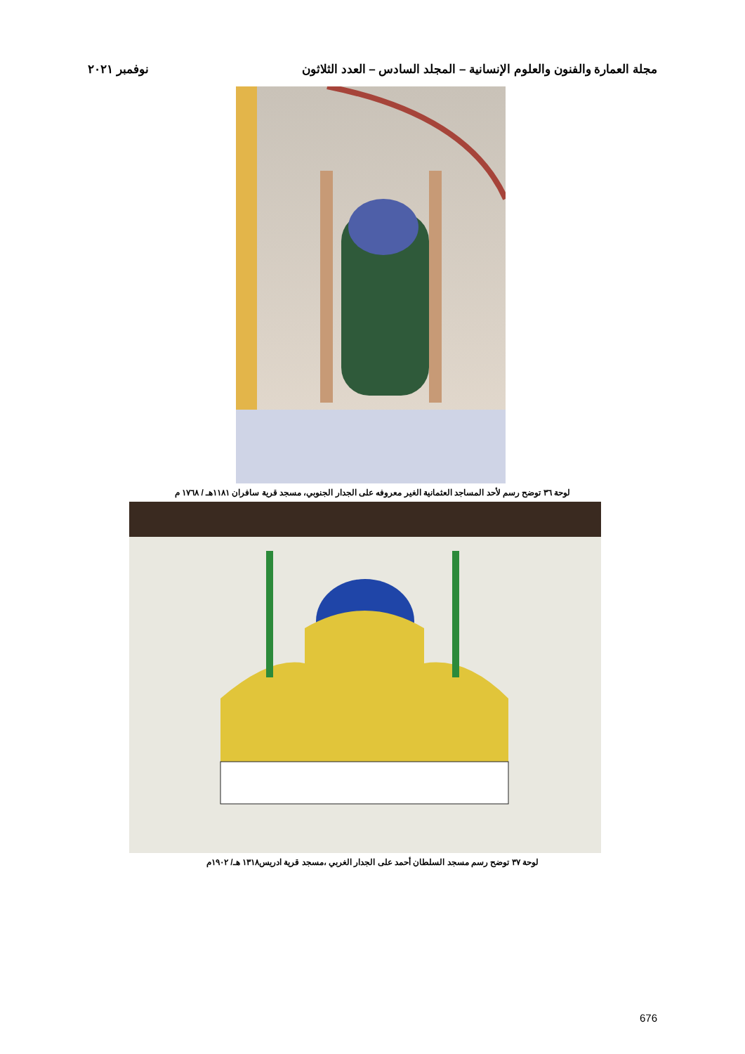مجلة العمارة والفنون والعلوم الإنسانية – المجلد السادس – العدد الثلاثون نوفمبر ٢٠٢١
لوحة ٣٦ توضح رسم لأحد المساجد العثمانية الغير معروفه على الجدار الجنوبي، مسجد قرية سافران ١١٨١هـ / ١٧٦٨ م
لوحة ٣٧ توضح رسم مسجد السلطان أحمد على الجدار الغربي ،مسجد قرية ادريس١٣١٨ هـ/ ١٩٠٢م
676